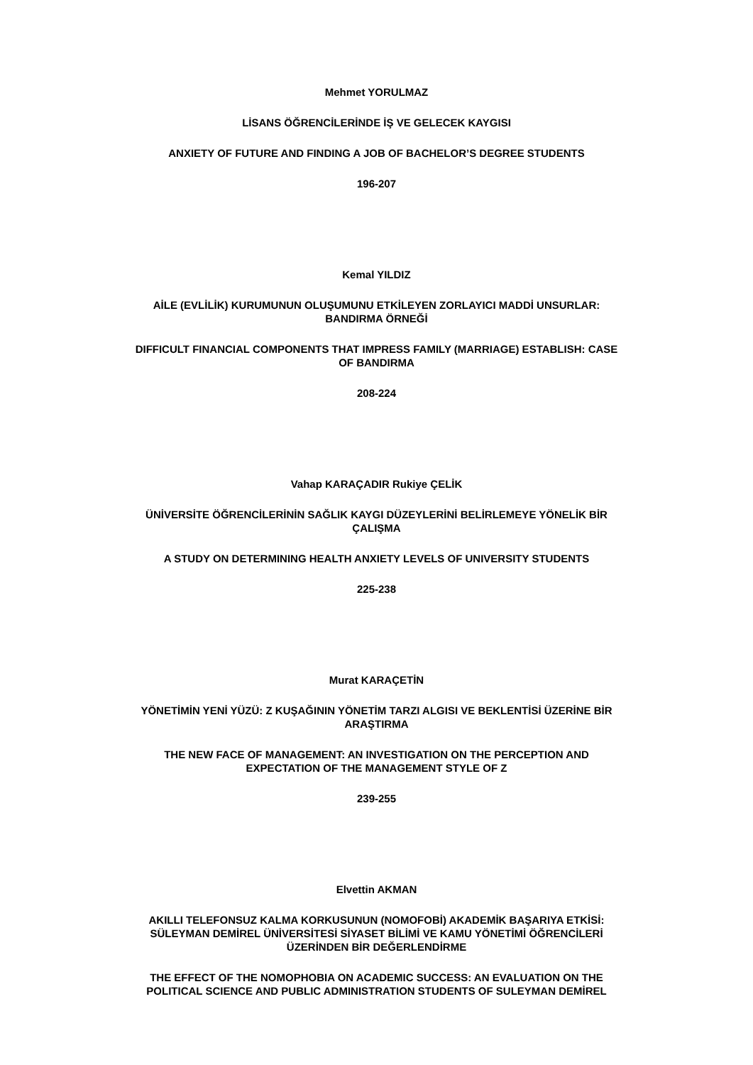Mehmet YORULMAZ
LİSANS ÖĞRENCİLERİNDE İŞ VE GELECEK KAYGISI
ANXIETY OF FUTURE AND FINDING A JOB OF BACHELOR’S DEGREE STUDENTS
196-207
Kemal YILDIZ
AİLE (EVLİLİK) KURUMUNUN OLUŞUMUNU ETKİLEYEN ZORLAYICI MADDİ UNSURLAR:
BANDIRMA ÖRNEĞİ
DIFFICULT FINANCIAL COMPONENTS THAT IMPRESS FAMILY (MARRIAGE) ESTABLISH: CASE
OF BANDIRMA
208-224
Vahap KARAÇADIR Rukiye ÇELİK
ÜNİVERSİTE ÖĞRENCİLERİNİN SAĞLIK KAYGI DÜZEYLERİNİ BELİRLEMEYE YÖNELİK BİR
ÇALIŞMA
A STUDY ON DETERMINING HEALTH ANXIETY LEVELS OF UNIVERSITY STUDENTS
225-238
Murat KARAÇETİN
YÖNETİMİN YENİ YÜZÜ: Z KUŞAĞININ YÖNETİM TARZI ALGISI VE BEKLENTİSİ ÜZERİNE BİR
ARAŞTIRMA
THE NEW FACE OF MANAGEMENT: AN INVESTIGATION ON THE PERCEPTION AND
EXPECTATION OF THE MANAGEMENT STYLE OF Z
239-255
Elvettin AKMAN
AKILLI TELEFONSUZ KALMA KORKUSUNUN (NOMOFOBİ) AKADEMİK BAŞARIYA ETKİSİ:
SÜLEYMAN DEMİREL ÜNİVERSİTESİ SİYASET BİLİMİ VE KAMU YÖNETİMİ ÖĞRENCİLERİ
ÜZERİNDEN BİR DEĞERLENDİRME
THE EFFECT OF THE NOMOPHOBIA ON ACADEMIC SUCCESS: AN EVALUATION ON THE
POLITICAL SCIENCE AND PUBLIC ADMINISTRATION STUDENTS OF SULEYMAN DEMİREL